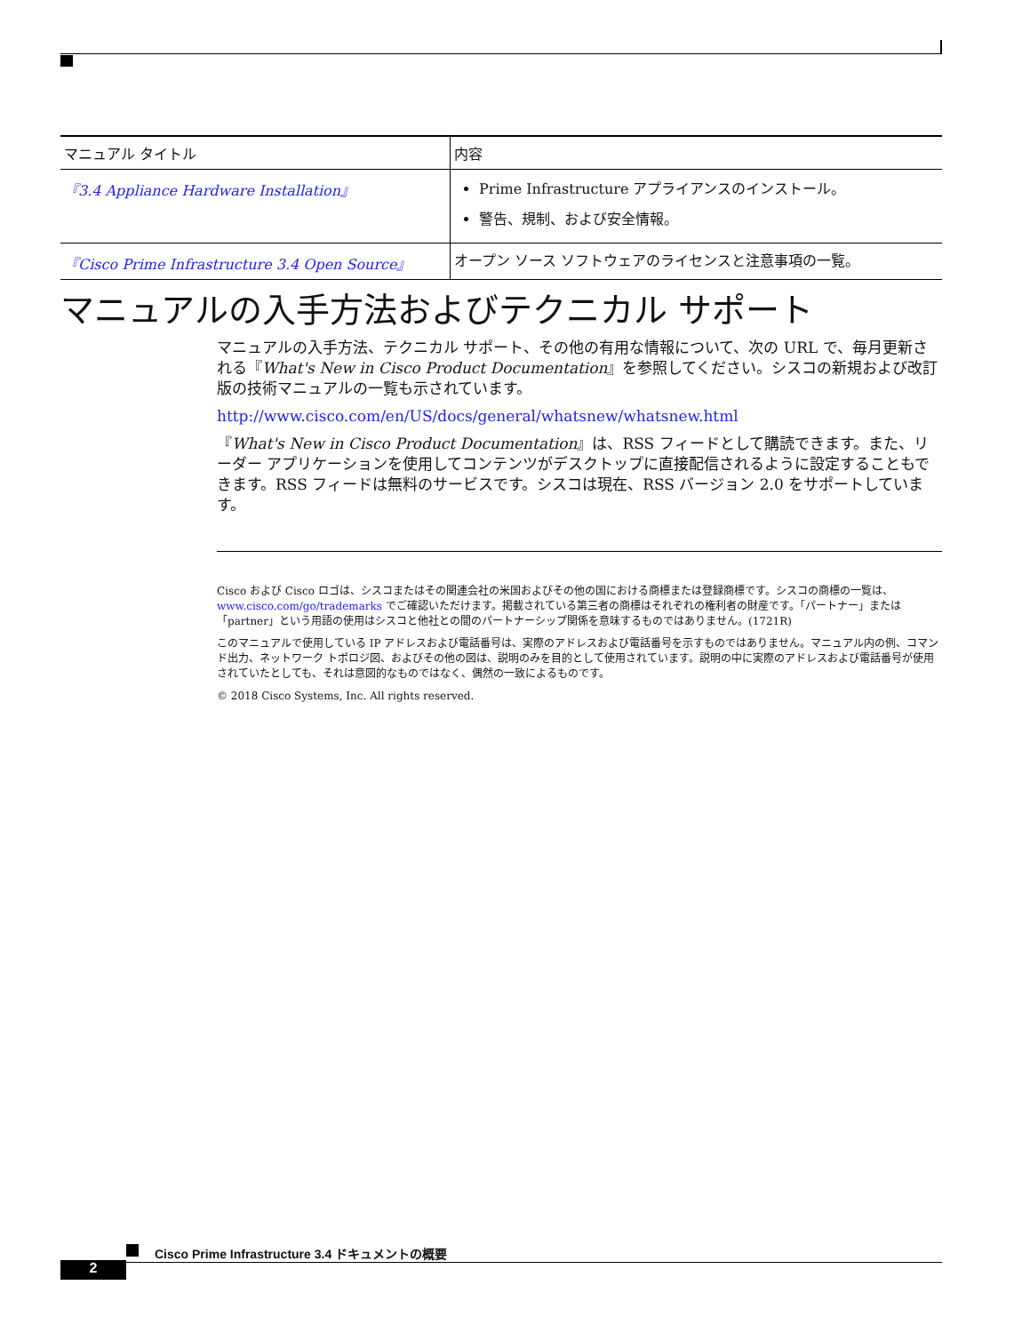| マニュアル タイトル | 内容 |
| --- | --- |
| 『3.4 Appliance Hardware Installation』 | Prime Infrastructure アプライアンスのインストール。 警告、規制、および安全情報。 |
| 『Cisco Prime Infrastructure 3.4 Open Source』 | オープン ソース ソフトウェアのライセンスと注意事項の一覧。 |
マニュアルの入手方法およびテクニカル サポート
マニュアルの入手方法、テクニカル サポート、その他の有用な情報について、次の URL で、毎月更新される『What's New in Cisco Product Documentation』を参照してください。シスコの新規および改訂版の技術マニュアルの一覧も示されています。
http://www.cisco.com/en/US/docs/general/whatsnew/whatsnew.html
『What's New in Cisco Product Documentation』は、RSS フィードとして購読できます。また、リーダー アプリケーションを使用してコンテンツがデスクトップに直接配信されるように設定することもできます。RSS フィードは無料のサービスです。シスコは現在、RSS バージョン 2.0 をサポートしています。
Cisco および Cisco ロゴは、シスコまたはその関連会社の米国およびその他の国における商標または登録商標です。シスコの商標の一覧は、www.cisco.com/go/trademarks でご確認いただけます。掲載されている第三者の商標はそれぞれの権利者の財産です。「パートナー」または「partner」という用語の使用はシスコと他社との間のパートナーシップ関係を意味するものではありません。(1721R)
このマニュアルで使用している IP アドレスおよび電話番号は、実際のアドレスおよび電話番号を示すものではありません。マニュアル内の例、コマンド出力、ネットワーク トポロジ図、およびその他の図は、説明のみを目的として使用されています。説明の中に実際のアドレスおよび電話番号が使用されていたとしても、それは意図的なものではなく、偶然の一致によるものです。
© 2018 Cisco Systems, Inc. All rights reserved.
Cisco Prime Infrastructure 3.4 ドキュメントの概要
2